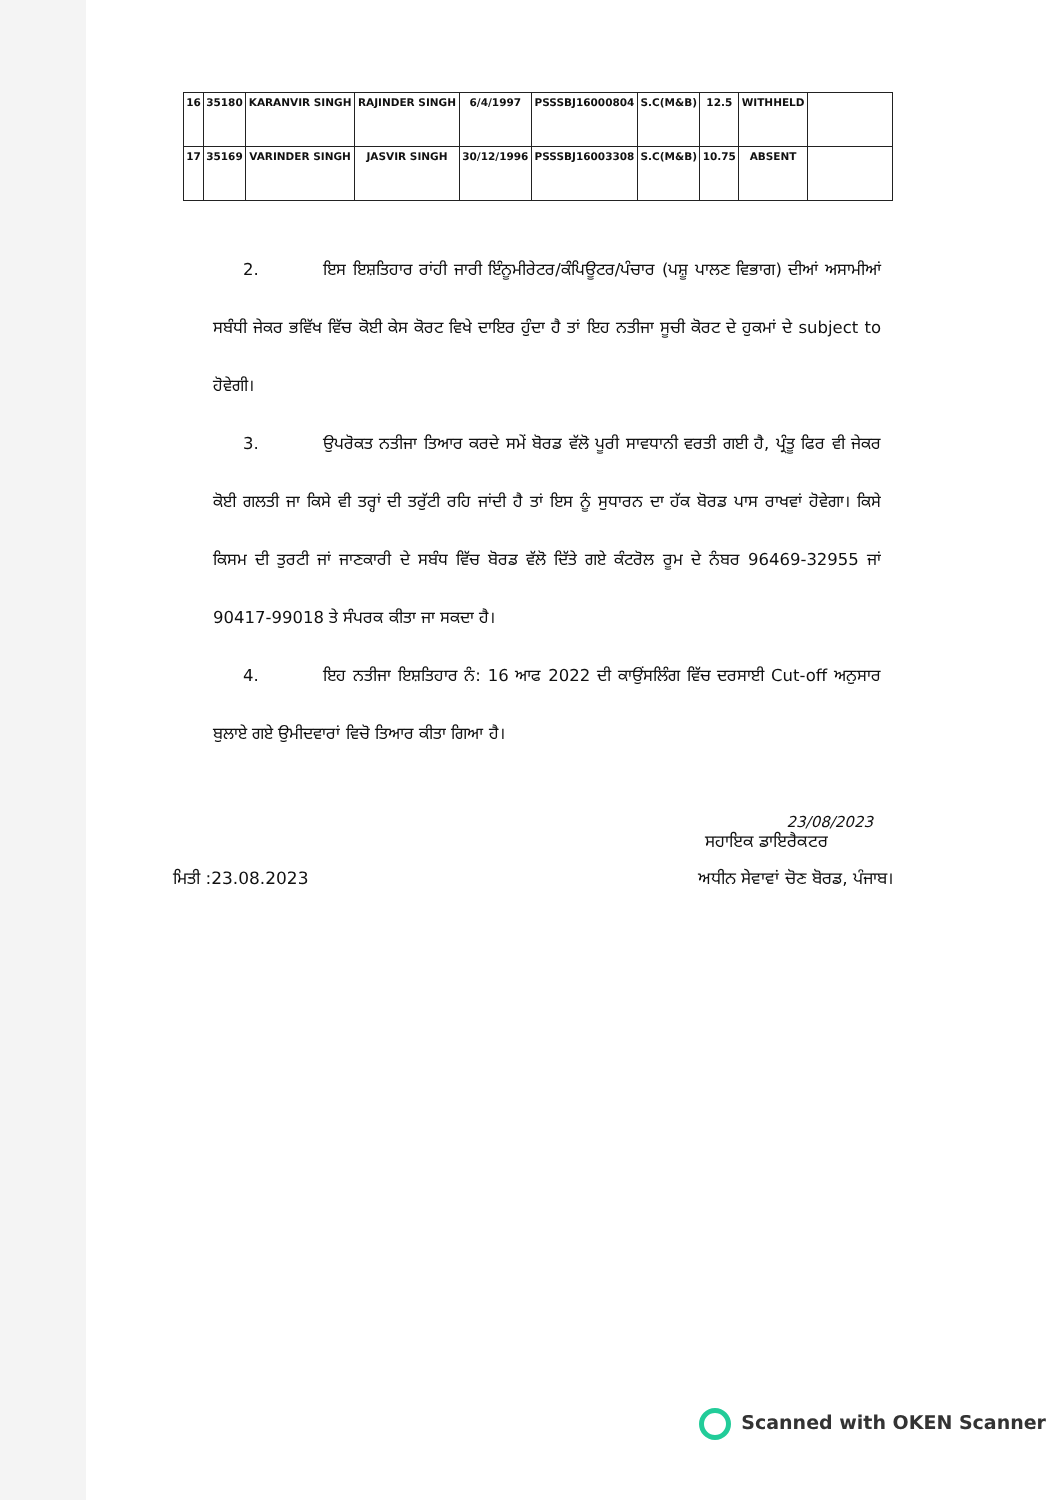| 16 | 35180 | KARANVIR SINGH | RAJINDER SINGH | 6/4/1997 | PSSSBJ16000804 | S.C(M&B) | 12.5 | WITHHELD | |
| 17 | 35169 | VARINDER SINGH | JASVIR SINGH | 30/12/1996 | PSSSBJ16003308 | S.C(M&B) | 10.75 | ABSENT | |
2. ਇਸ ਇਸ਼ਤਿਹਾਰ ਰਾਂਹੀ ਜਾਰੀ ਇੰਨੂਮੀਰੇਟਰ/ਕੰਪਿਊਟਰ/ਪੰਚਾਰ (ਪਸ਼ੂ ਪਾਲਣ ਵਿਭਾਗ) ਦੀਆਂ ਅਸਾਮੀਆਂ ਸਬੰਧੀ ਜੇਕਰ ਭਵਿੱਖ ਵਿੱਚ ਕੋਈ ਕੇਸ ਕੋਰਟ ਵਿਖੇ ਦਾਇਰ ਹੁੰਦਾ ਹੈ ਤਾਂ ਇਹ ਨਤੀਜਾ ਸੂਚੀ ਕੋਰਟ ਦੇ ਹੁਕਮਾਂ ਦੇ subject to ਹੋਵੇਗੀ।
3. ਉਪਰੋਕਤ ਨਤੀਜਾ ਤਿਆਰ ਕਰਦੇ ਸਮੇਂ ਬੋਰਡ ਵੱਲੋ ਪੂਰੀ ਸਾਵਧਾਨੀ ਵਰਤੀ ਗਈ ਹੈ, ਪ੍ਰੰਤੂ ਫਿਰ ਵੀ ਜੇਕਰ ਕੋਈ ਗਲਤੀ ਜਾ ਕਿਸੇ ਵੀ ਤਰ੍ਹਾਂ ਦੀ ਤਰੁੱਟੀ ਰਹਿ ਜਾਂਦੀ ਹੈ ਤਾਂ ਇਸ ਨੂੰ ਸੁਧਾਰਨ ਦਾ ਹੱਕ ਬੋਰਡ ਪਾਸ ਰਾਖਵਾਂ ਹੋਵੇਗਾ। ਕਿਸੇ ਕਿਸਮ ਦੀ ਤੁਰਟੀ ਜਾਂ ਜਾਣਕਾਰੀ ਦੇ ਸਬੰਧ ਵਿੱਚ ਬੋਰਡ ਵੱਲੋ ਦਿੱਤੇ ਗਏ ਕੰਟਰੋਲ ਰੂਮ ਦੇ ਨੰਬਰ 96469-32955 ਜਾਂ 90417-99018 ਤੇ ਸੰਪਰਕ ਕੀਤਾ ਜਾ ਸਕਦਾ ਹੈ।
4. ਇਹ ਨਤੀਜਾ ਇਸ਼ਤਿਹਾਰ ਨੰ: 16 ਆਫ 2022 ਦੀ ਕਾਉਂਸਲਿੰਗ ਵਿੱਚ ਦਰਸਾਈ Cut-off ਅਨੁਸਾਰ ਬੁਲਾਏ ਗਏ ਉਮੀਦਵਾਰਾਂ ਵਿਚੋ ਤਿਆਰ ਕੀਤਾ ਗਿਆ ਹੈ।
23/08/2023
ਸਹਾਇਕ ਡਾਇਰੈਕਟਰ
ਮਿਤੀ :23.08.2023 ਅਧੀਨ ਸੇਵਾਵਾਂ ਚੋਣ ਬੋਰਡ, ਪੰਜਾਬ।
Scanned with OKEN Scanner